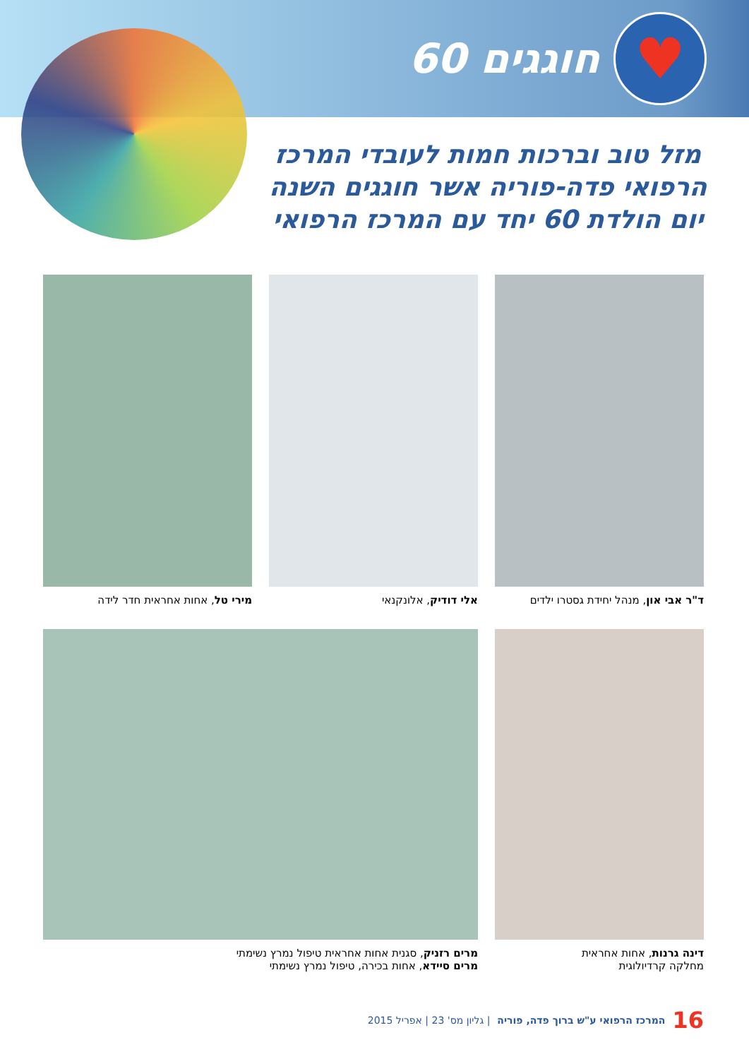♥
חוגגים 60
מזל טוב וברכות חמות לעובדי המרכז הרפואי פדה-פוריה אשר חוגגים השנה יום הולדת 60 יחד עם המרכז הרפואי
ד"ר אבי און, מנהל יחידת גסטרו ילדים
אלי דודיק, אלונקנאי
מירי טל, אחות אחראית חדר לידה
דינה גרנות, אחות אחראית
מחלקה קרדיולוגית
מרים רזניק, סגנית אחות אחראית טיפול נמרץ נשימתי
מרים סיידא, אחות בכירה, טיפול נמרץ נשימתי
16 המרכז הרפואי ע"ש ברוך פדה, פוריה | גליון מס' 23 | אפריל 2015